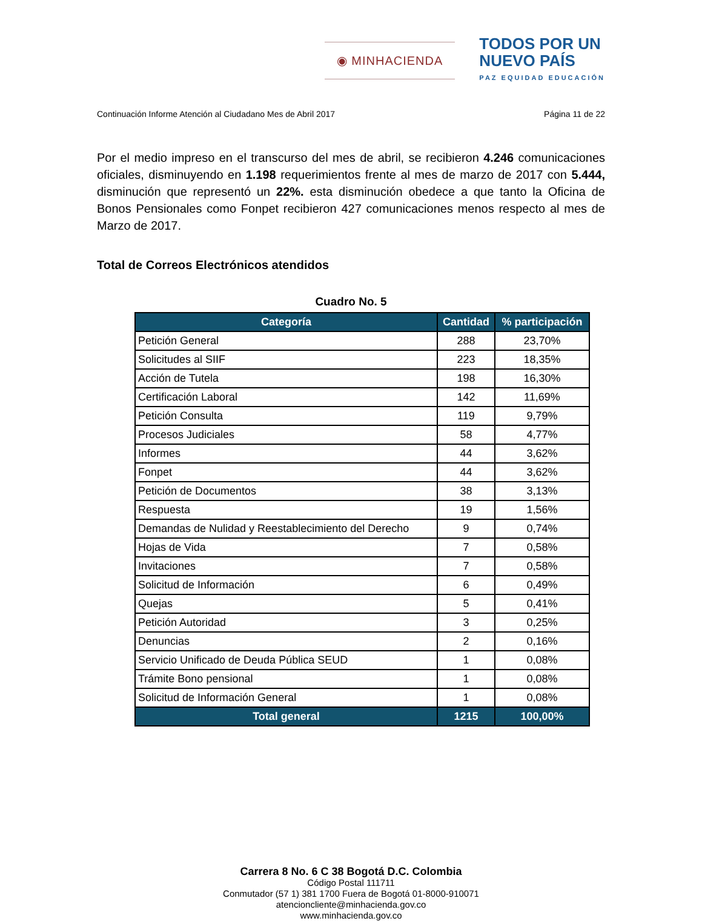◉ MINHACIENDA
TODOS POR UN
NUEVO PAÍS
PAZ EQUIDAD EDUCACIÓN
Continuación Informe Atención al Ciudadano Mes de Abril 2017 Página 11 de 22
Por el medio impreso en el transcurso del mes de abril, se recibieron 4.246 comunicaciones oficiales, disminuyendo en 1.198 requerimientos frente al mes de marzo de 2017 con 5.444, disminución que representó un 22%. esta disminución obedece a que tanto la Oficina de Bonos Pensionales como Fonpet recibieron 427 comunicaciones menos respecto al mes de Marzo de 2017.
Total de Correos Electrónicos atendidos
Cuadro No. 5
| Categoría | Cantidad | % participación |
| --- | --- | --- |
| Petición General | 288 | 23,70% |
| Solicitudes al SIIF | 223 | 18,35% |
| Acción de Tutela | 198 | 16,30% |
| Certificación Laboral | 142 | 11,69% |
| Petición Consulta | 119 | 9,79% |
| Procesos Judiciales | 58 | 4,77% |
| Informes | 44 | 3,62% |
| Fonpet | 44 | 3,62% |
| Petición de Documentos | 38 | 3,13% |
| Respuesta | 19 | 1,56% |
| Demandas de Nulidad y Reestablecimiento del Derecho | 9 | 0,74% |
| Hojas de Vida | 7 | 0,58% |
| Invitaciones | 7 | 0,58% |
| Solicitud de Información | 6 | 0,49% |
| Quejas | 5 | 0,41% |
| Petición Autoridad | 3 | 0,25% |
| Denuncias | 2 | 0,16% |
| Servicio Unificado de Deuda Pública SEUD | 1 | 0,08% |
| Trámite Bono pensional | 1 | 0,08% |
| Solicitud de Información General | 1 | 0,08% |
| Total general | 1215 | 100,00% |
Carrera 8 No. 6 C 38 Bogotá D.C. Colombia
Código Postal 111711
Conmutador (57 1) 381 1700 Fuera de Bogotá 01-8000-910071
atencioncliente@minhacienda.gov.co
www.minhacienda.gov.co